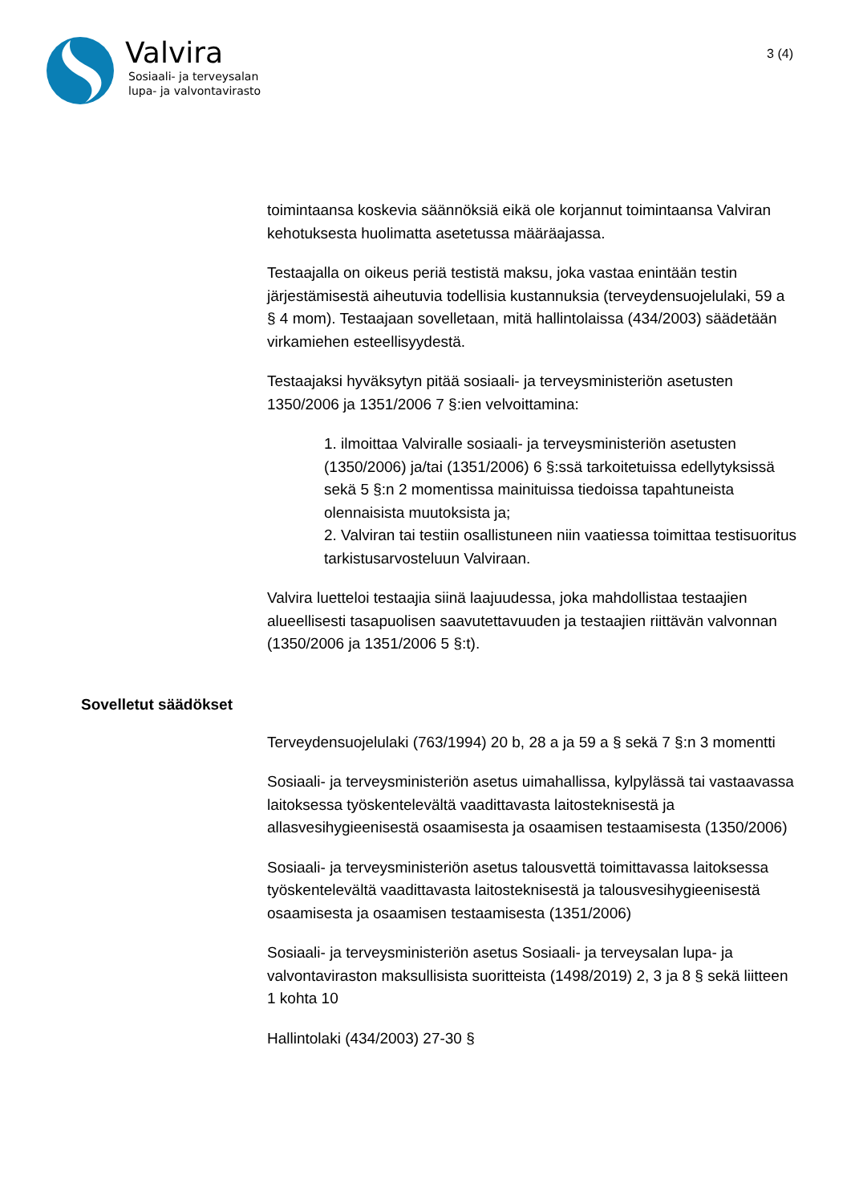Valvira
Sosiaali- ja terveysalan
lupa- ja valvontavirasto
3 (4)
toimintaansa koskevia säännöksiä eikä ole korjannut toimintaansa Valviran kehotuksesta huolimatta asetetussa määräajassa.
Testaajalla on oikeus periä testistä maksu, joka vastaa enintään testin järjestämisestä aiheutuvia todellisia kustannuksia (terveydensuojelulaki, 59 a § 4 mom). Testaajaan sovelletaan, mitä hallintolaissa (434/2003) säädetään virkamiehen esteellisyydestä.
Testaajaksi hyväksytyn pitää sosiaali- ja terveysministeriön asetusten 1350/2006 ja 1351/2006 7 §:ien velvoittamina:
1. ilmoittaa Valviralle sosiaali- ja terveysministeriön asetusten (1350/2006) ja/tai (1351/2006) 6 §:ssä tarkoitetuissa edellytyksissä sekä 5 §:n 2 momentissa mainituissa tiedoissa tapahtuneista olennaisista muutoksista ja;
2. Valviran tai testiin osallistuneen niin vaatiessa toimittaa testisuoritus tarkistusarvosteluun Valviraan.
Valvira luetteloi testaajia siinä laajuudessa, joka mahdollistaa testaajien alueellisesti tasapuolisen saavutettavuuden ja testaajien riittävän valvonnan (1350/2006 ja 1351/2006 5 §:t).
Sovelletut säädökset
Terveydensuojelulaki (763/1994) 20 b, 28 a ja 59 a § sekä 7 §:n 3 momentti
Sosiaali- ja terveysministeriön asetus uimahallissa, kylpylässä tai vastaavassa laitoksessa työskentelevältä vaadittavasta laitosteknisestä ja allasvesihygieenisestä osaamisesta ja osaamisen testaamisesta (1350/2006)
Sosiaali- ja terveysministeriön asetus talousvettä toimittavassa laitoksessa työskentelevältä vaadittavasta laitosteknisestä ja talousvesihygieenisestä osaamisesta ja osaamisen testaamisesta (1351/2006)
Sosiaali- ja terveysministeriön asetus Sosiaali- ja terveysalan lupa- ja valvontaviraston maksullisista suoritteista (1498/2019) 2, 3 ja 8 § sekä liitteen 1 kohta 10
Hallintolaki (434/2003) 27-30 §